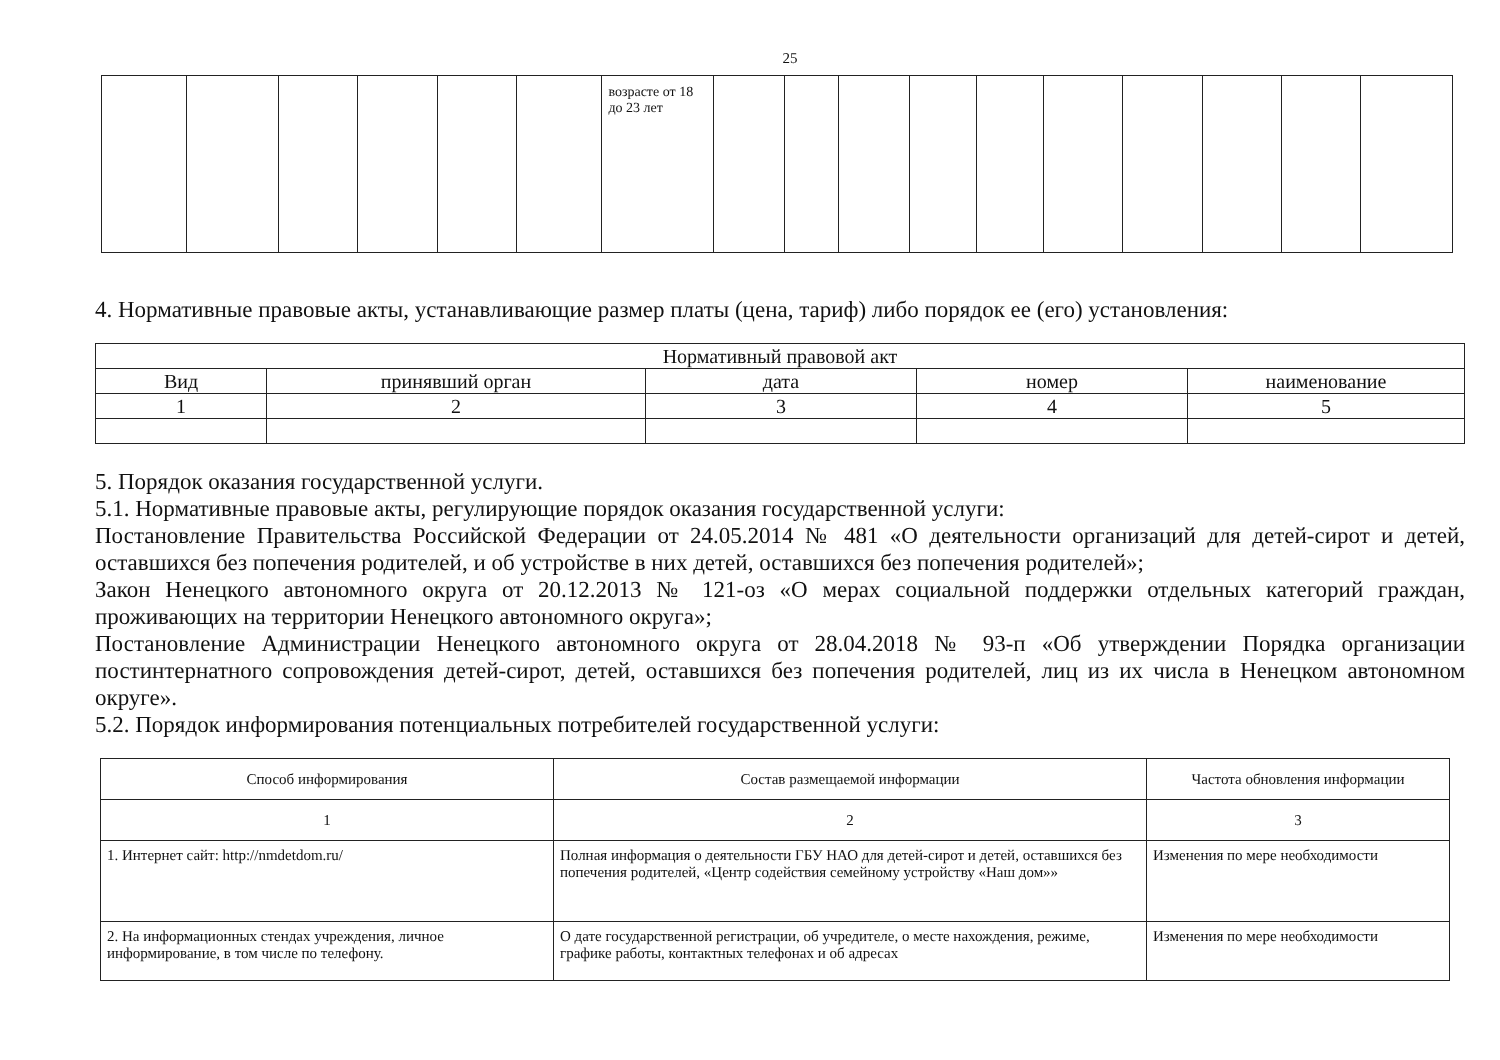25
| | | | | | | возрасте от 18 до 23 лет | | | | | | | | | | |
4. Нормативные правовые акты, устанавливающие размер платы (цена, тариф) либо порядок ее (его) установления:
| Нормативный правовой акт | | | | |
| Вид | принявший орган | дата | номер | наименование |
| 1 | 2 | 3 | 4 | 5 |
5. Порядок оказания государственной услуги.
5.1. Нормативные правовые акты, регулирующие порядок оказания государственной услуги:
Постановление Правительства Российской Федерации от 24.05.2014 № 481 «О деятельности организаций для детей-сирот и детей, оставшихся без попечения родителей, и об устройстве в них детей, оставшихся без попечения родителей»;
Закон Ненецкого автономного округа от 20.12.2013 № 121-оз «О мерах социальной поддержки отдельных категорий граждан, проживающих на территории Ненецкого автономного округа»;
Постановление Администрации Ненецкого автономного округа от 28.04.2018 № 93-п «Об утверждении Порядка организации постинтернатного сопровождения детей-сирот, детей, оставшихся без попечения родителей, лиц из их числа в Ненецком автономном округе».
5.2. Порядок информирования потенциальных потребителей государственной услуги:
| Способ информирования | Состав размещаемой информации | Частота обновления информации |
| 1 | 2 | 3 |
| 1. Интернет сайт: http://nmdetdom.ru/ | Полная информация о деятельности ГБУ НАО для детей-сирот и детей, оставшихся без попечения родителей, «Центр содействия семейному устройству «Наш дом»» | Изменения по мере необходимости |
| 2. На информационных стендах учреждения, личное информирование, в том числе по телефону. | О дате государственной регистрации, об учредителе, о месте нахождения, режиме, графике работы, контактных телефонах и об адресах | Изменения по мере необходимости |